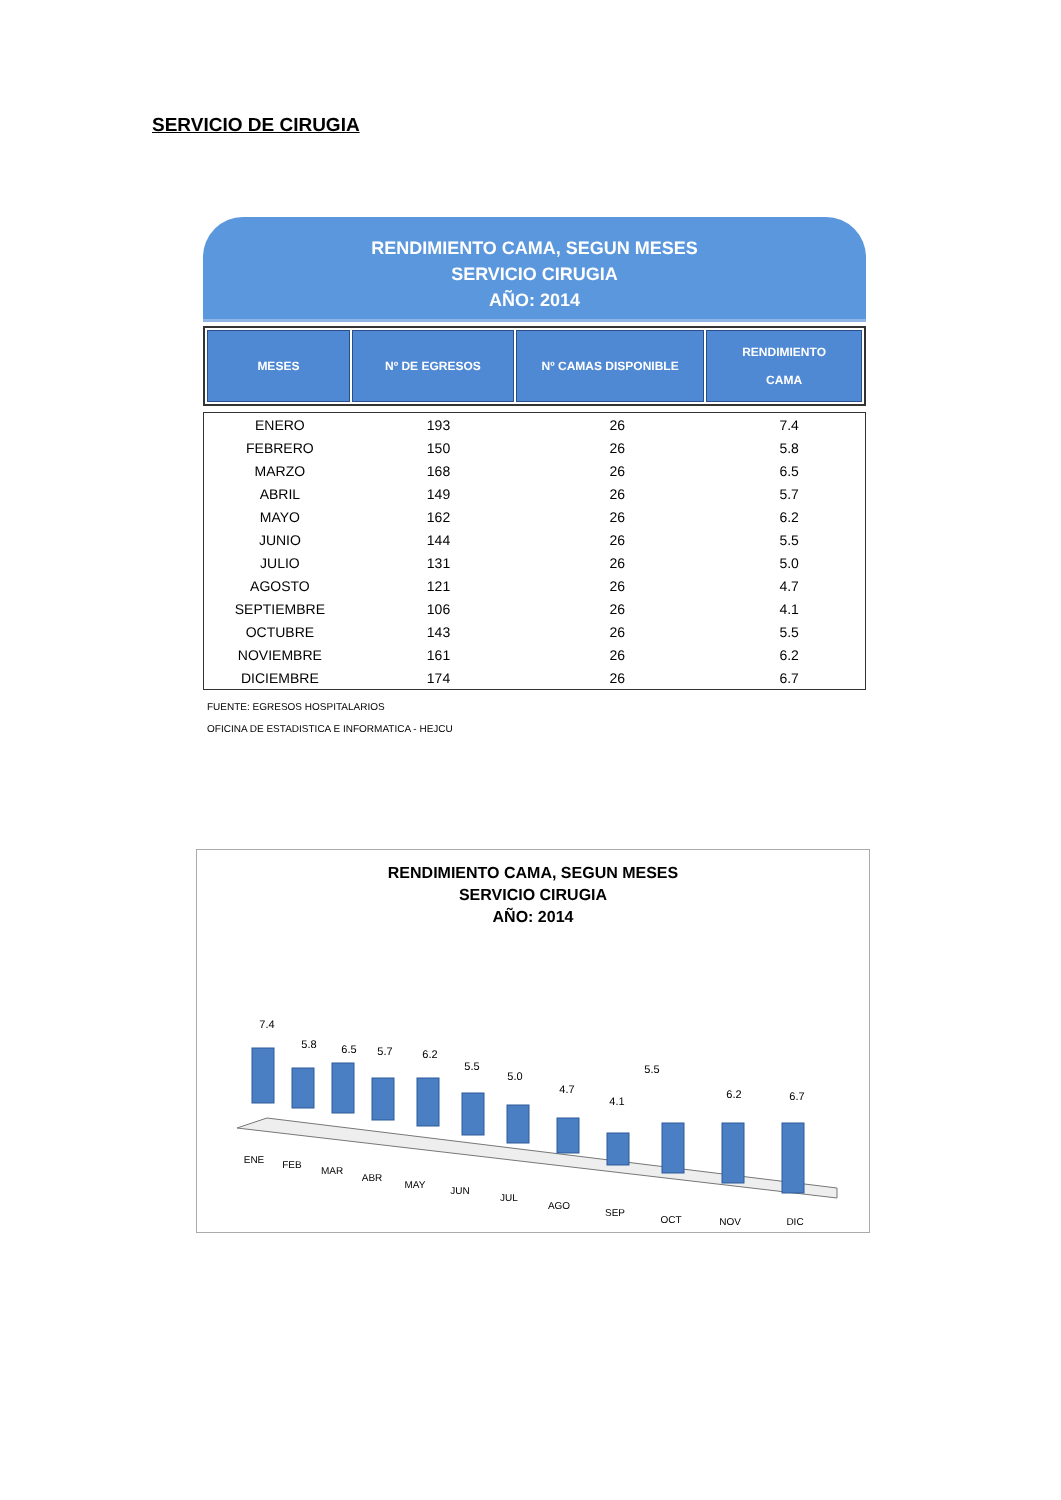SERVICIO DE CIRUGIA
RENDIMIENTO CAMA, SEGUN MESES
SERVICIO CIRUGIA
AÑO: 2014
| MESES | Nº DE EGRESOS | Nº CAMAS DISPONIBLE | RENDIMIENTO CAMA |
| --- | --- | --- | --- |
| ENERO | 193 | 26 | 7.4 |
| FEBRERO | 150 | 26 | 5.8 |
| MARZO | 168 | 26 | 6.5 |
| ABRIL | 149 | 26 | 5.7 |
| MAYO | 162 | 26 | 6.2 |
| JUNIO | 144 | 26 | 5.5 |
| JULIO | 131 | 26 | 5.0 |
| AGOSTO | 121 | 26 | 4.7 |
| SEPTIEMBRE | 106 | 26 | 4.1 |
| OCTUBRE | 143 | 26 | 5.5 |
| NOVIEMBRE | 161 | 26 | 6.2 |
| DICIEMBRE | 174 | 26 | 6.7 |
FUENTE: EGRESOS HOSPITALARIOS
OFICINA DE ESTADISTICA E INFORMATICA - HEJCU
RENDIMIENTO CAMA, SEGUN MESES
SERVICIO CIRUGIA
AÑO: 2014
7.4
5.8
6.5
5.7
6.2
5.5
5.0
4.7
4.1
5.5
6.2
6.7
ENE
FEB
MAR
ABR
MAY
JUN
JUL
AGO
SEP
OCT
NOV
DIC